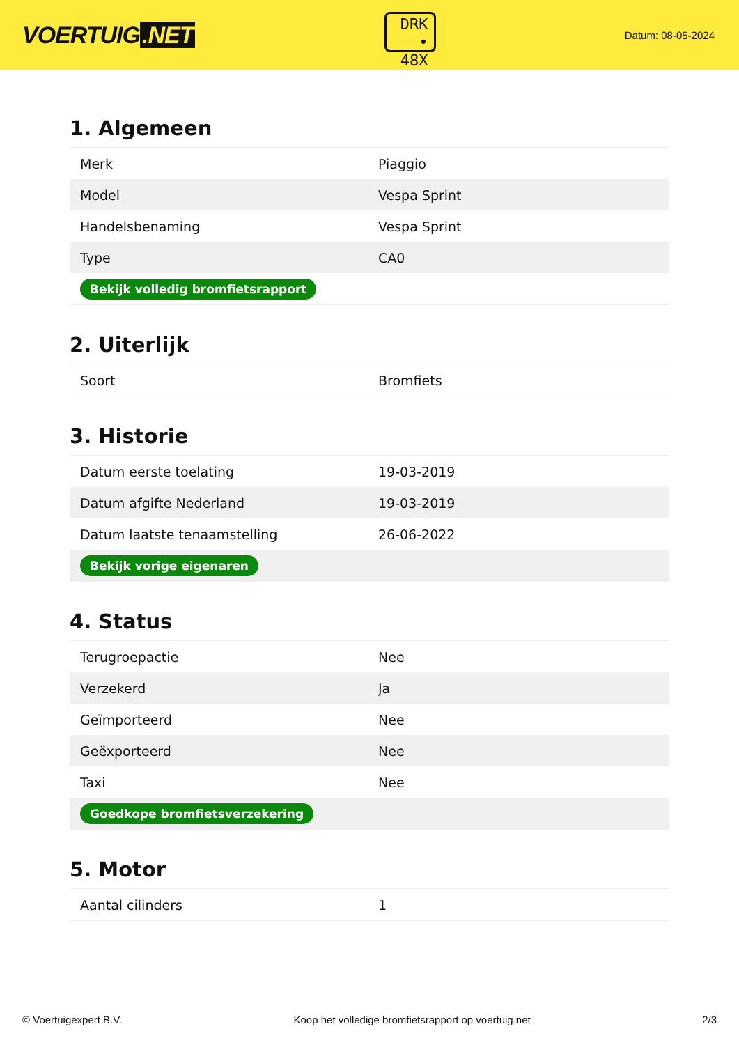VOERTUIG.NET
DRK
• 48X
Datum: 08-05-2024
1. Algemeen
| Merk | Piaggio |
| Model | Vespa Sprint |
| Handelsbenaming | Vespa Sprint |
| Type | CA0 |
| Bekijk volledig bromfietsrapport | |
2. Uiterlijk
| Soort | Bromfiets |
3. Historie
| Datum eerste toelating | 19-03-2019 |
| Datum afgifte Nederland | 19-03-2019 |
| Datum laatste tenaamstelling | 26-06-2022 |
| Bekijk vorige eigenaren | |
4. Status
| Terugroepactie | Nee |
| Verzekerd | Ja |
| Geïmporteerd | Nee |
| Geëxporteerd | Nee |
| Taxi | Nee |
| Goedkope bromfietsverzekering | |
5. Motor
| Aantal cilinders | 1 |
© Voertuigexpert B.V. Koop het volledige bromfietsrapport op voertuig.net 2/3